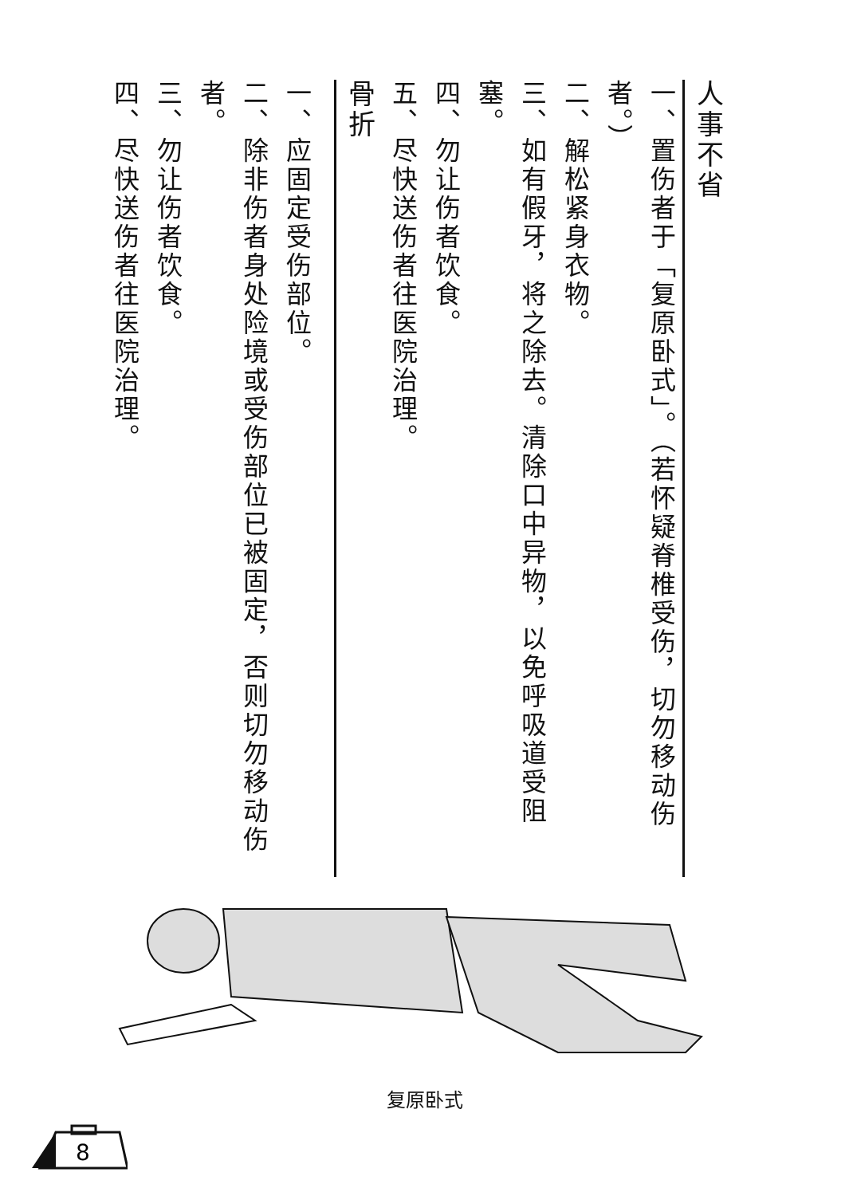人事不省
一、置伤者于「复原卧式」。（若怀疑脊椎受伤，切勿移动伤者。）
二、解松紧身衣物。
三、如有假牙，将之除去。清除口中异物，以免呼吸道受阻塞。
四、勿让伤者饮食。
五、尽快送伤者往医院治理。
骨折
一、应固定受伤部位。
二、除非伤者身处险境或受伤部位已被固定，否则切勿移动伤者。
三、勿让伤者饮食。
四、尽快送伤者往医院治理。
复原卧式
8